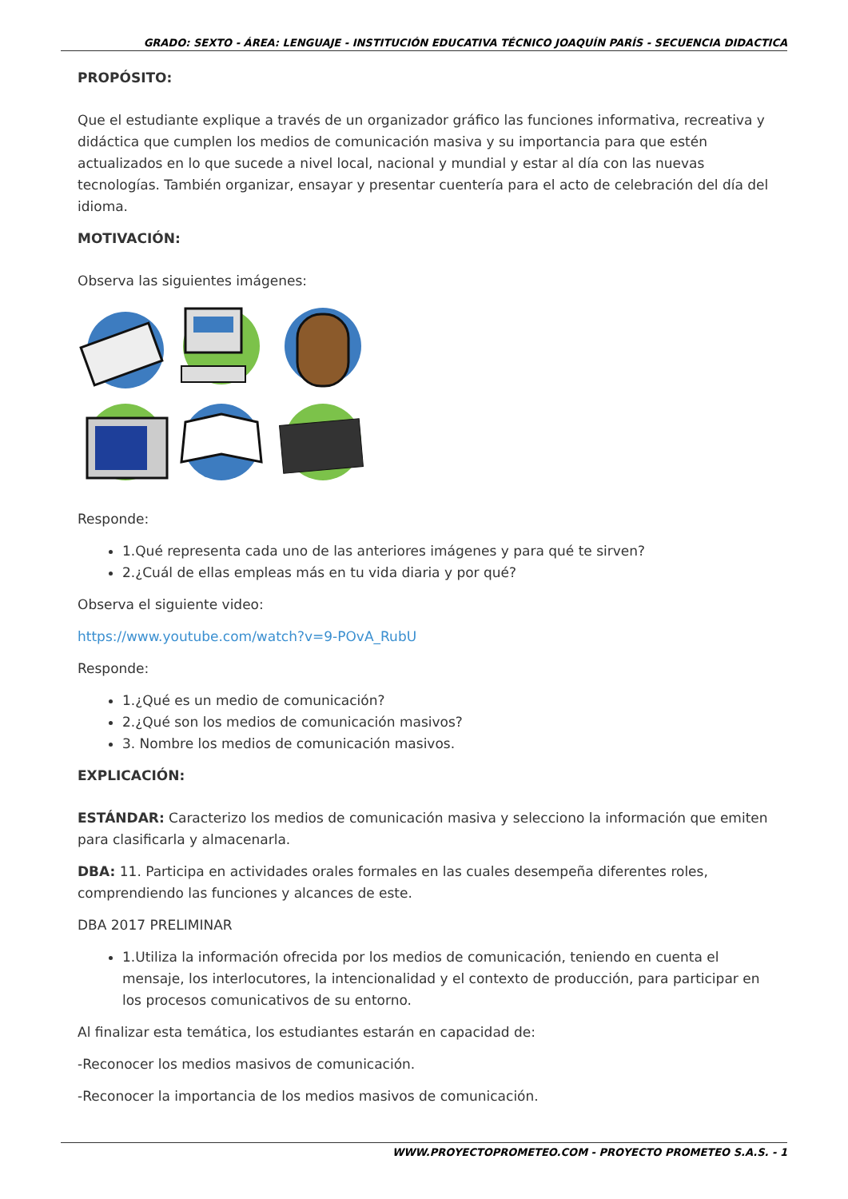GRADO: SEXTO - ÁREA: LENGUAJE - INSTITUCIÓN EDUCATIVA TÉCNICO JOAQUÍN PARÍS - SECUENCIA DIDACTICA
PROPÓSITO:
Que el estudiante explique a través de un organizador gráfico las funciones informativa, recreativa y didáctica que cumplen los medios de comunicación masiva y su importancia para que estén actualizados en lo que sucede a nivel local, nacional y mundial y estar al día con las nuevas tecnologías. También organizar, ensayar y presentar cuentería para el acto de celebración del día del idioma.
MOTIVACIÓN:
Observa las siguientes imágenes:
Responde:
1.Qué representa cada uno de las anteriores imágenes y para qué te sirven?
2.¿Cuál de ellas empleas más en tu vida diaria y por qué?
Observa el siguiente video:
https://www.youtube.com/watch?v=9-POvA_RubU
Responde:
1.¿Qué es un medio de comunicación?
2.¿Qué son los medios de comunicación masivos?
3. Nombre los medios de comunicación masivos.
EXPLICACIÓN:
ESTÁNDAR: Caracterizo los medios de comunicación masiva y selecciono la información que emiten para clasificarla y almacenarla.
DBA: 11. Participa en actividades orales formales en las cuales desempeña diferentes roles, comprendiendo las funciones y alcances de este.
DBA 2017 PRELIMINAR
1.Utiliza la información ofrecida por los medios de comunicación, teniendo en cuenta el mensaje, los interlocutores, la intencionalidad y el contexto de producción, para participar en los procesos comunicativos de su entorno.
Al finalizar esta temática, los estudiantes estarán en capacidad de:
-Reconocer los medios masivos de comunicación.
-Reconocer la importancia de los medios masivos de comunicación.
WWW.PROYECTOPROMETEO.COM - PROYECTO PROMETEO S.A.S. - 1